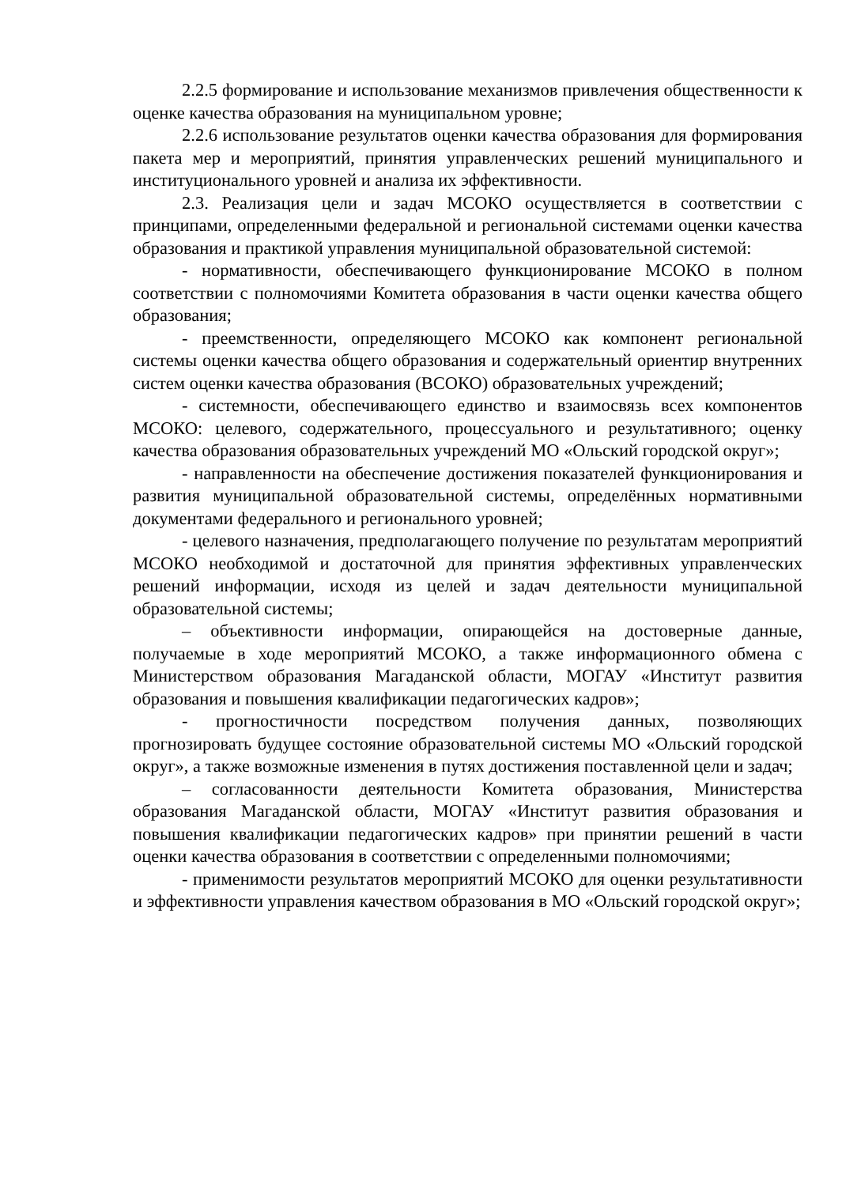2.2.5 формирование и использование механизмов привлечения общественности к оценке качества образования на муниципальном уровне;
2.2.6 использование результатов оценки качества образования для формирования пакета мер и мероприятий, принятия управленческих решений муниципального и институционального уровней и анализа их эффективности.
2.3. Реализация цели и задач МСОКО осуществляется в соответствии с принципами, определенными федеральной и региональной системами оценки качества образования и практикой управления муниципальной образовательной системой:
- нормативности, обеспечивающего функционирование МСОКО в полном соответствии с полномочиями Комитета образования в части оценки качества общего образования;
- преемственности, определяющего МСОКО как компонент региональной системы оценки качества общего образования и содержательный ориентир внутренних систем оценки качества образования (ВСОКО) образовательных учреждений;
- системности, обеспечивающего единство и взаимосвязь всех компонентов МСОКО: целевого, содержательного, процессуального и результативного; оценку качества образования образовательных учреждений МО «Ольский городской округ»;
- направленности на обеспечение достижения показателей функционирования и развития муниципальной образовательной системы, определённых нормативными документами федерального и регионального уровней;
- целевого назначения, предполагающего получение по результатам мероприятий МСОКО необходимой и достаточной для принятия эффективных управленческих решений информации, исходя из целей и задач деятельности муниципальной образовательной системы;
– объективности информации, опирающейся на достоверные данные, получаемые в ходе мероприятий МСОКО, а также информационного обмена с Министерством образования Магаданской области, МОГАУ «Институт развития образования и повышения квалификации педагогических кадров»;
- прогностичности посредством получения данных, позволяющих прогнозировать будущее состояние образовательной системы МО «Ольский городской округ», а также возможные изменения в путях достижения поставленной цели и задач;
– согласованности деятельности Комитета образования, Министерства образования Магаданской области, МОГАУ «Институт развития образования и повышения квалификации педагогических кадров» при принятии решений в части оценки качества образования в соответствии с определенными полномочиями;
- применимости результатов мероприятий МСОКО для оценки результативности и эффективности управления качеством образования в МО «Ольский городской округ»;